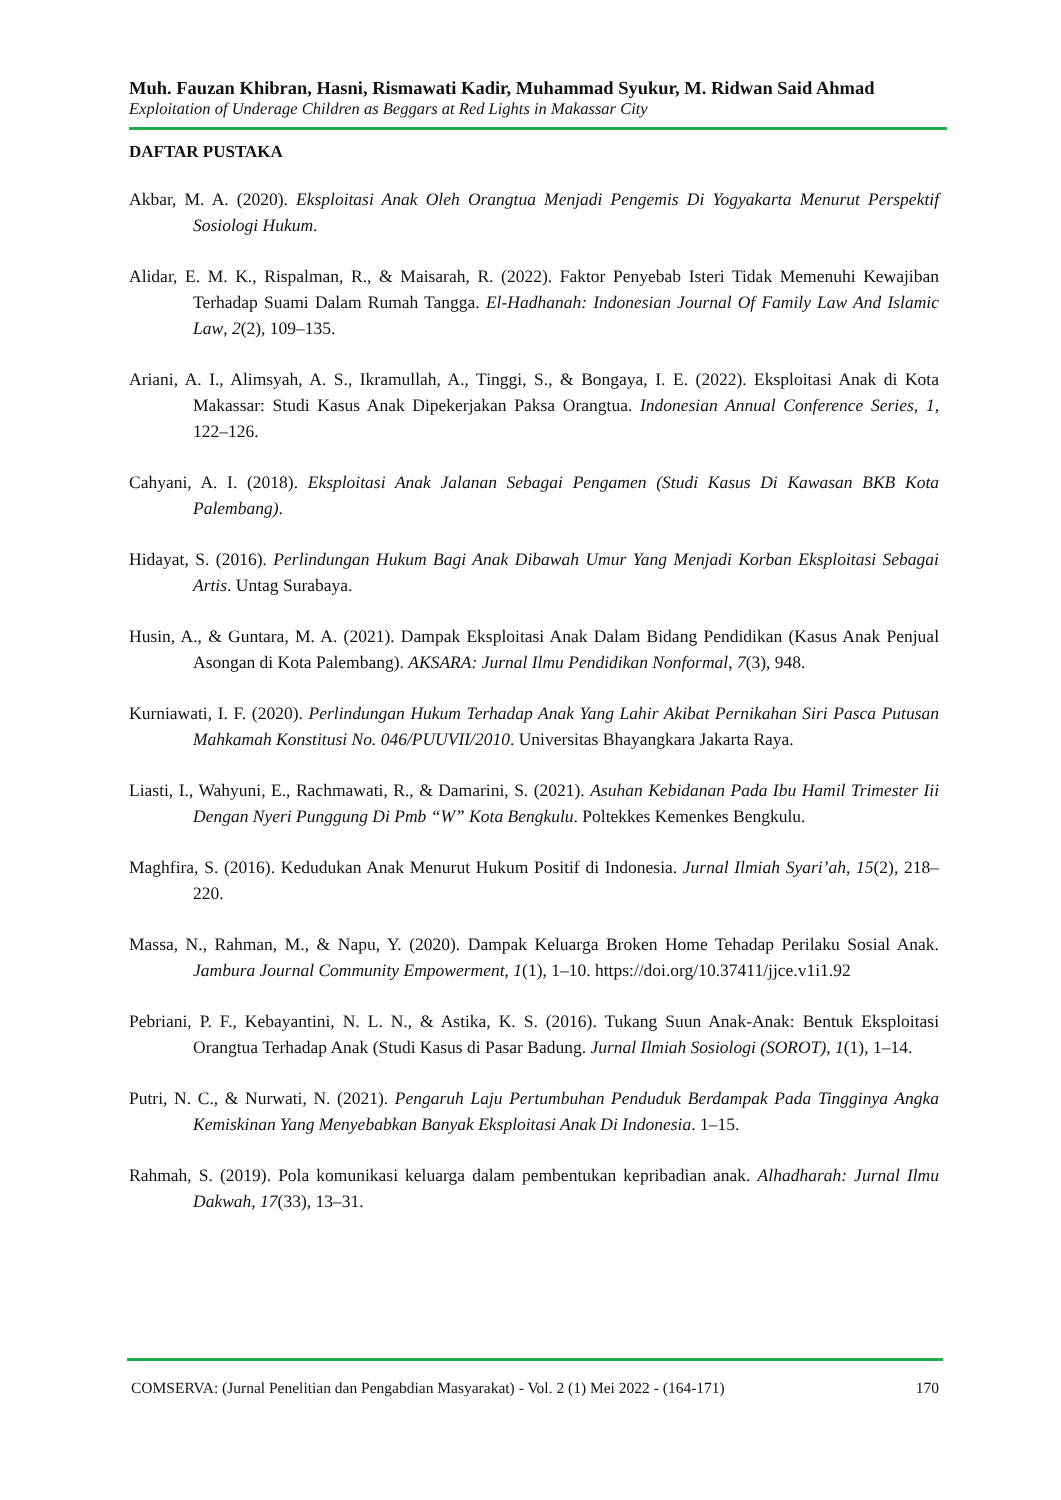Muh. Fauzan Khibran, Hasni, Rismawati Kadir, Muhammad Syukur, M. Ridwan Said Ahmad
Exploitation of Underage Children as Beggars at Red Lights in Makassar City
DAFTAR PUSTAKA
Akbar, M. A. (2020). Eksploitasi Anak Oleh Orangtua Menjadi Pengemis Di Yogyakarta Menurut Perspektif Sosiologi Hukum.
Alidar, E. M. K., Rispalman, R., & Maisarah, R. (2022). Faktor Penyebab Isteri Tidak Memenuhi Kewajiban Terhadap Suami Dalam Rumah Tangga. El-Hadhanah: Indonesian Journal Of Family Law And Islamic Law, 2(2), 109–135.
Ariani, A. I., Alimsyah, A. S., Ikramullah, A., Tinggi, S., & Bongaya, I. E. (2022). Eksploitasi Anak di Kota Makassar: Studi Kasus Anak Dipekerjakan Paksa Orangtua. Indonesian Annual Conference Series, 1, 122–126.
Cahyani, A. I. (2018). Eksploitasi Anak Jalanan Sebagai Pengamen (Studi Kasus Di Kawasan BKB Kota Palembang).
Hidayat, S. (2016). Perlindungan Hukum Bagi Anak Dibawah Umur Yang Menjadi Korban Eksploitasi Sebagai Artis. Untag Surabaya.
Husin, A., & Guntara, M. A. (2021). Dampak Eksploitasi Anak Dalam Bidang Pendidikan (Kasus Anak Penjual Asongan di Kota Palembang). AKSARA: Jurnal Ilmu Pendidikan Nonformal, 7(3), 948.
Kurniawati, I. F. (2020). Perlindungan Hukum Terhadap Anak Yang Lahir Akibat Pernikahan Siri Pasca Putusan Mahkamah Konstitusi No. 046/PUUVII/2010. Universitas Bhayangkara Jakarta Raya.
Liasti, I., Wahyuni, E., Rachmawati, R., & Damarini, S. (2021). Asuhan Kebidanan Pada Ibu Hamil Trimester Iii Dengan Nyeri Punggung Di Pmb “W” Kota Bengkulu. Poltekkes Kemenkes Bengkulu.
Maghfira, S. (2016). Kedudukan Anak Menurut Hukum Positif di Indonesia. Jurnal Ilmiah Syari’ah, 15(2), 218–220.
Massa, N., Rahman, M., & Napu, Y. (2020). Dampak Keluarga Broken Home Tehadap Perilaku Sosial Anak. Jambura Journal Community Empowerment, 1(1), 1–10. https://doi.org/10.37411/jjce.v1i1.92
Pebriani, P. F., Kebayantini, N. L. N., & Astika, K. S. (2016). Tukang Suun Anak-Anak: Bentuk Eksploitasi Orangtua Terhadap Anak (Studi Kasus di Pasar Badung. Jurnal Ilmiah Sosiologi (SOROT), 1(1), 1–14.
Putri, N. C., & Nurwati, N. (2021). Pengaruh Laju Pertumbuhan Penduduk Berdampak Pada Tingginya Angka Kemiskinan Yang Menyebabkan Banyak Eksploitasi Anak Di Indonesia. 1–15.
Rahmah, S. (2019). Pola komunikasi keluarga dalam pembentukan kepribadian anak. Alhadharah: Jurnal Ilmu Dakwah, 17(33), 13–31.
COMSERVA: (Jurnal Penelitian dan Pengabdian Masyarakat) - Vol. 2 (1) Mei 2022 - (164-171) 170